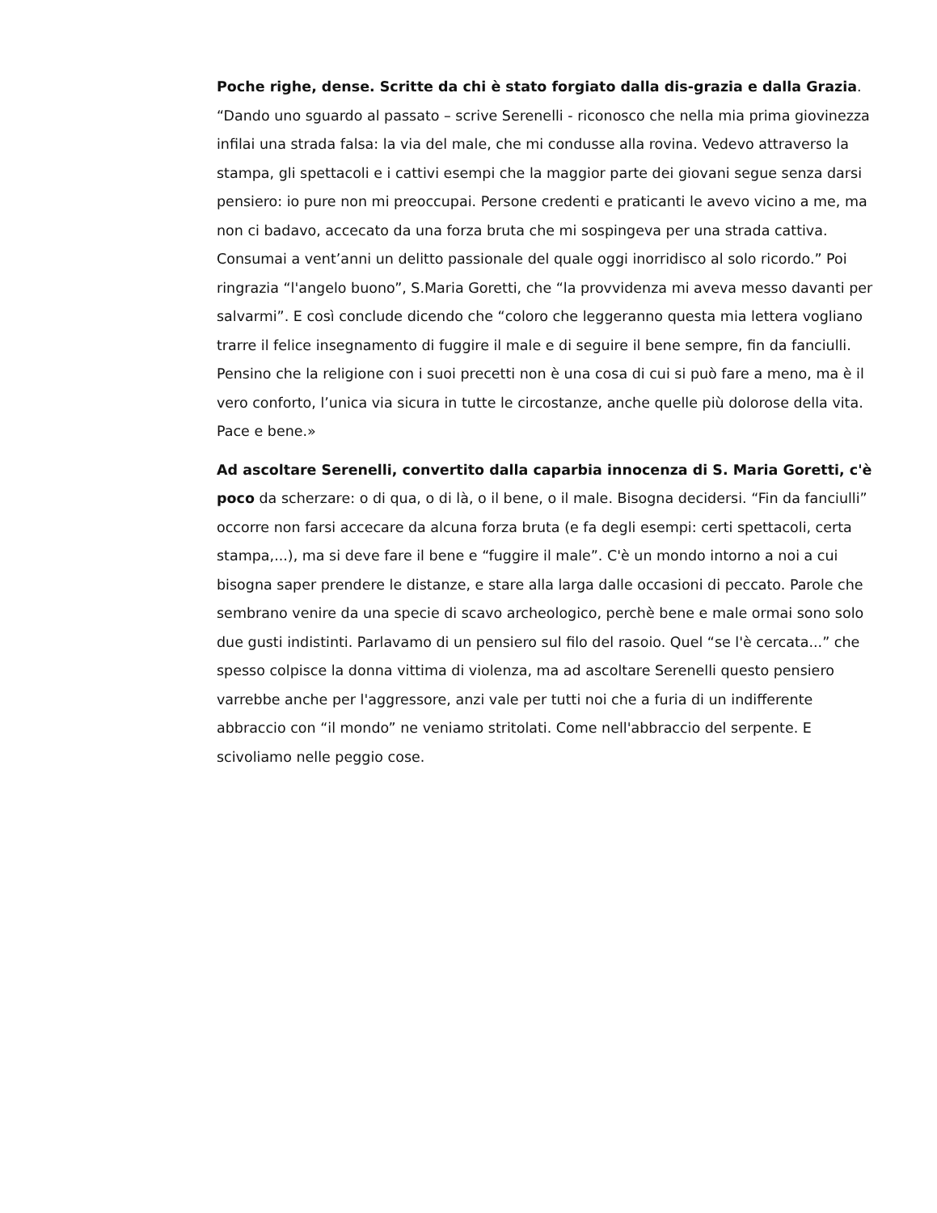Poche righe, dense. Scritte da chi è stato forgiato dalla dis-grazia e dalla Grazia. “Dando uno sguardo al passato – scrive Serenelli - riconosco che nella mia prima giovinezza infilai una strada falsa: la via del male, che mi condusse alla rovina. Vedevo attraverso la stampa, gli spettacoli e i cattivi esempi che la maggior parte dei giovani segue senza darsi pensiero: io pure non mi preoccupai. Persone credenti e praticanti le avevo vicino a me, ma non ci badavo, accecato da una forza bruta che mi sospingeva per una strada cattiva. Consumai a vent’anni un delitto passionale del quale oggi inorridisco al solo ricordo.” Poi ringrazia “l'angelo buono”, S.Maria Goretti, che “la provvidenza mi aveva messo davanti per salvarmi”. E così conclude dicendo che “coloro che leggeranno questa mia lettera vogliano trarre il felice insegnamento di fuggire il male e di seguire il bene sempre, fin da fanciulli. Pensino che la religione con i suoi precetti non è una cosa di cui si può fare a meno, ma è il vero conforto, l’unica via sicura in tutte le circostanze, anche quelle più dolorose della vita. Pace e bene.»
Ad ascoltare Serenelli, convertito dalla caparbia innocenza di S. Maria Goretti, c'è poco da scherzare: o di qua, o di là, o il bene, o il male. Bisogna decidersi. “Fin da fanciulli” occorre non farsi accecare da alcuna forza bruta (e fa degli esempi: certi spettacoli, certa stampa,...), ma si deve fare il bene e “fuggire il male”. C'è un mondo intorno a noi a cui bisogna saper prendere le distanze, e stare alla larga dalle occasioni di peccato. Parole che sembrano venire da una specie di scavo archeologico, perchè bene e male ormai sono solo due gusti indistinti. Parlavamo di un pensiero sul filo del rasoio. Quel “se l'è cercata...” che spesso colpisce la donna vittima di violenza, ma ad ascoltare Serenelli questo pensiero varrebbe anche per l'aggressore, anzi vale per tutti noi che a furia di un indifferente abbraccio con “il mondo” ne veniamo stritolati. Come nell'abbraccio del serpente. E scivoliamo nelle peggio cose.